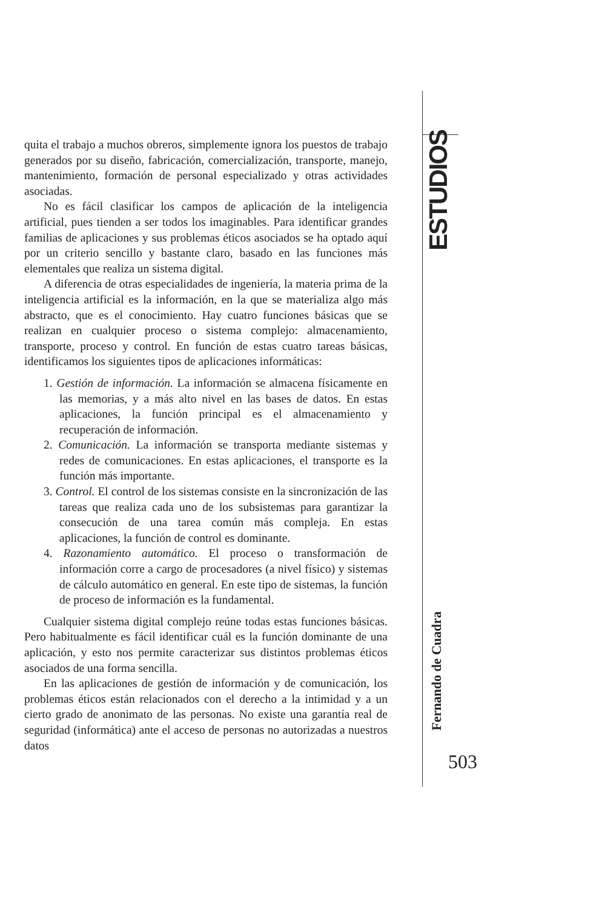quita el trabajo a muchos obreros, simplemente ignora los puestos de trabajo generados por su diseño, fabricación, comercialización, transporte, manejo, mantenimiento, formación de personal especializado y otras actividades asociadas.
No es fácil clasificar los campos de aplicación de la inteligencia artificial, pues tienden a ser todos los imaginables. Para identificar grandes familias de aplicaciones y sus problemas éticos asociados se ha optado aquí por un criterio sencillo y bastante claro, basado en las funciones más elementales que realiza un sistema digital.
A diferencia de otras especialidades de ingeniería, la materia prima de la inteligencia artificial es la información, en la que se materializa algo más abstracto, que es el conocimiento. Hay cuatro funciones básicas que se realizan en cualquier proceso o sistema complejo: almacenamiento, transporte, proceso y control. En función de estas cuatro tareas básicas, identificamos los siguientes tipos de aplicaciones informáticas:
1. Gestión de información. La información se almacena físicamente en las memorias, y a más alto nivel en las bases de datos. En estas aplicaciones, la función principal es el almacenamiento y recuperación de información.
2. Comunicación. La información se transporta mediante sistemas y redes de comunicaciones. En estas aplicaciones, el transporte es la función más importante.
3. Control. El control de los sistemas consiste en la sincronización de las tareas que realiza cada uno de los subsistemas para garantizar la consecución de una tarea común más compleja. En estas aplicaciones, la función de control es dominante.
4. Razonamiento automático. El proceso o transformación de información corre a cargo de procesadores (a nivel físico) y sistemas de cálculo automático en general. En este tipo de sistemas, la función de proceso de información es la fundamental.
Cualquier sistema digital complejo reúne todas estas funciones básicas. Pero habitualmente es fácil identificar cuál es la función dominante de una aplicación, y esto nos permite caracterizar sus distintos problemas éticos asociados de una forma sencilla.
En las aplicaciones de gestión de información y de comunicación, los problemas éticos están relacionados con el derecho a la intimidad y a un cierto grado de anonimato de las personas. No existe una garantía real de seguridad (informática) ante el acceso de personas no autorizadas a nuestros datos
ESTUDIOS
Fernando de Cuadra
503